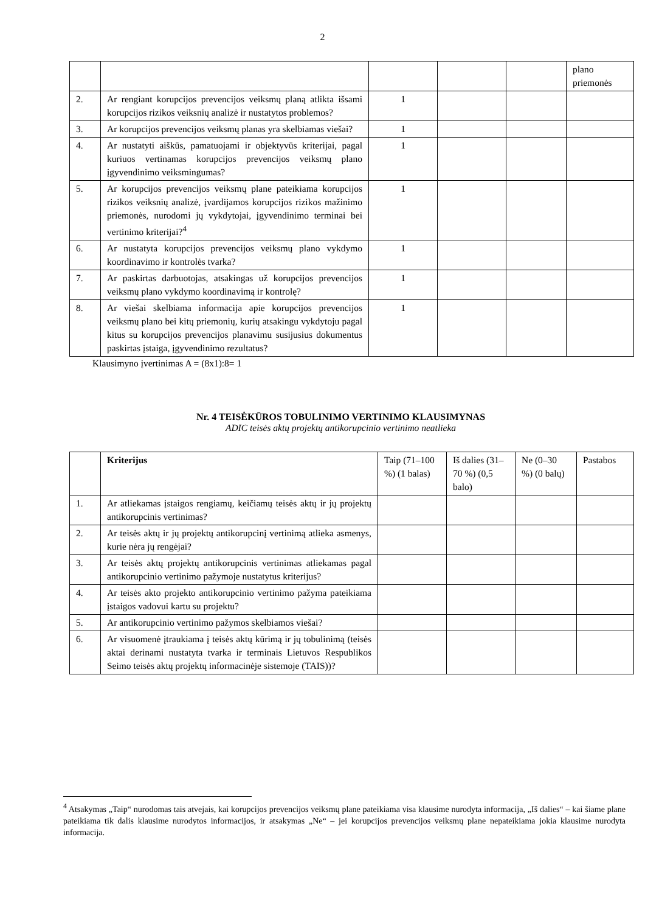2
| | | | | | plano priemonės |
| 2. | Ar rengiant korupcijos prevencijos veiksmų planą atlikta išsami korupcijos rizikos veiksnių analizė ir nustatytos problemos? | 1 | | | |
| 3. | Ar korupcijos prevencijos veiksmų planas yra skelbiamas viešai? | 1 | | | |
| 4. | Ar nustatyti aiškūs, pamatuojami ir objektyvūs kriterijai, pagal kuriuos vertinamas korupcijos prevencijos veiksmų plano įgyvendinimo veiksmingumas? | 1 | | | |
| 5. | Ar korupcijos prevencijos veiksmų plane pateikiama korupcijos rizikos veiksnių analizė, įvardijamos korupcijos rizikos mažinimo priemonės, nurodomi jų vykdytojai, įgyvendinimo terminai bei vertinimo kriterijai?<sup>4</sup> | 1 | | | |
| 6. | Ar nustatyta korupcijos prevencijos veiksmų plano vykdymo koordinavimo ir kontrolės tvarka? | 1 | | | |
| 7. | Ar paskirtas darbuotojas, atsakingas už korupcijos prevencijos veiksmų plano vykdymo koordinavimą ir kontrolę? | 1 | | | |
| 8. | Ar viešai skelbiama informacija apie korupcijos prevencijos veiksmų plano bei kitų priemonių, kurių atsakingu vykdytoju pagal kitus su korupcijos prevencijos planavimu susijusius dokumentus paskirtas įstaiga, įgyvendinimo rezultatus? | 1 | | | |
Klausimyno įvertinimas A = (8x1):8= 1
Nr. 4 TEISĖKŪROS TOBULINIMO VERTINIMO KLAUSIMYNAS
ADIC teisės aktų projektų antikorupcinio vertinimo neatlieka
| | Kriterijus | Taip (71–100 %) (1 balas) | Iš dalies (31–70 %) (0,5 balo) | Ne (0–30 %) (0 balų) | Pastabos |
| --- | --- | --- | --- | --- | --- |
| 1. | Ar atliekamas įstaigos rengiamų, keičiamų teisės aktų ir jų projektų antikorupcinis vertinimas? | | | | |
| 2. | Ar teisės aktų ir jų projektų antikorupcinį vertinimą atlieka asmenys, kurie nėra jų rengėjai? | | | | |
| 3. | Ar teisės aktų projektų antikorupcinis vertinimas atliekamas pagal antikorupcinio vertinimo pažymoje nustatytus kriterijus? | | | | |
| 4. | Ar teisės akto projekto antikorupcinio vertinimo pažyma pateikiama įstaigos vadovui kartu su projektu? | | | | |
| 5. | Ar antikorupcinio vertinimo pažymos skelbiamos viešai? | | | | |
| 6. | Ar visuomenė įtraukiama į teisės aktų kūrimą ir jų tobulinimą (teisės aktai derinami nustatyta tvarka ir terminais Lietuvos Respublikos Seimo teisės aktų projektų informacinėje sistemoje (TAIS))? | | | | |
<sup>4</sup> Atsakymas „Taip“ nurodomas tais atvejais, kai korupcijos prevencijos veiksmų plane pateikiama visa klausime nurodyta informacija, „Iš dalies“ – kai šiame plane pateikiama tik dalis klausime nurodytos informacijos, ir atsakymas „Ne“ – jei korupcijos prevencijos veiksmų plane nepateikiama jokia klausime nurodyta informacija.